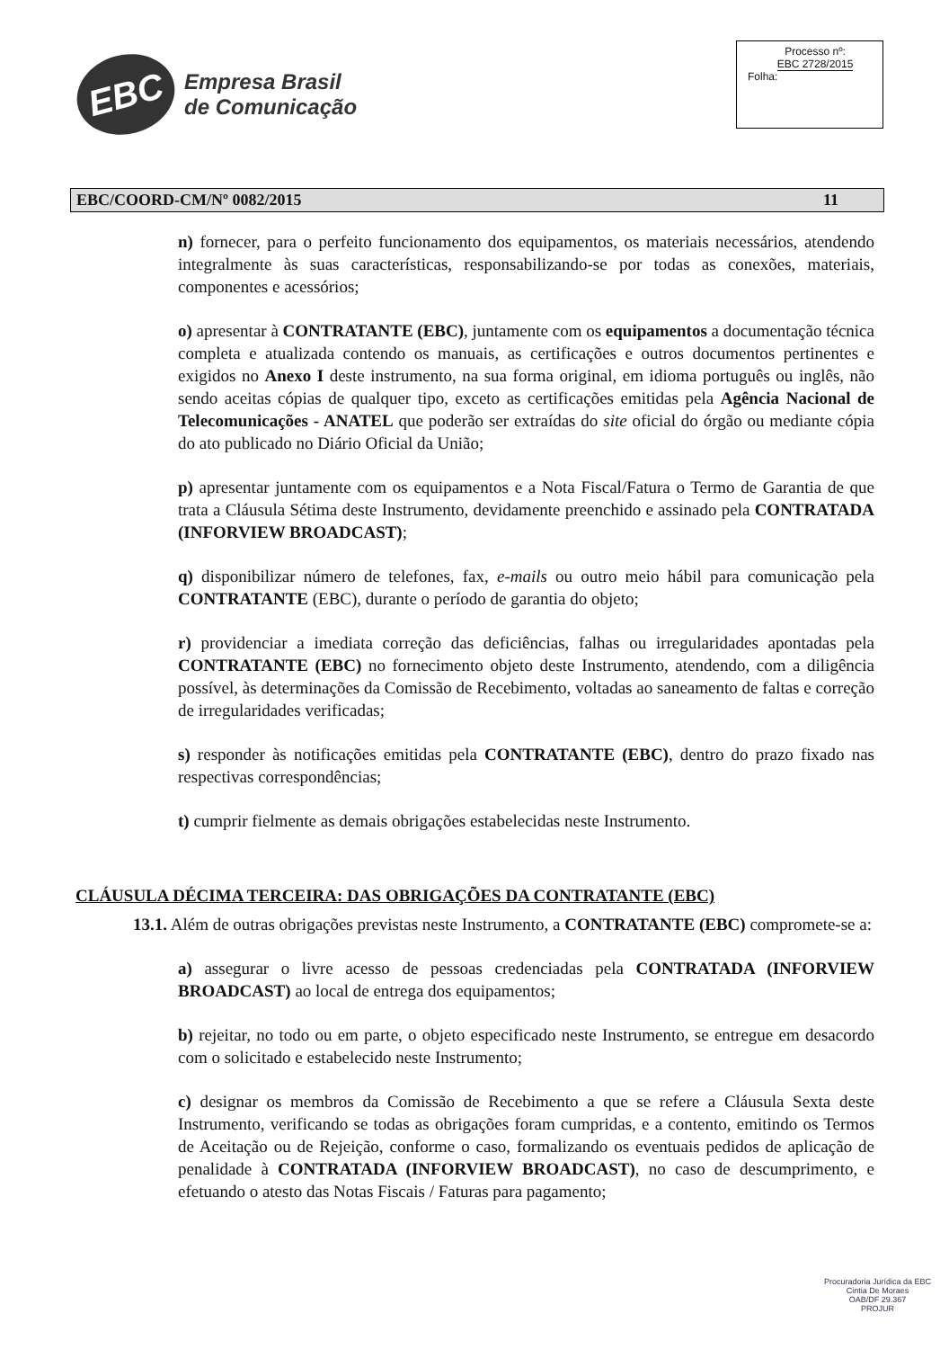EBC
Empresa Brasil
de Comunicação
Processo nº:
EBC 2728/2015
Folha:
EBC/COORD-CM/Nº 0082/2015 11
n) fornecer, para o perfeito funcionamento dos equipamentos, os materiais necessários, atendendo integralmente às suas características, responsabilizando-se por todas as conexões, materiais, componentes e acessórios;
o) apresentar à CONTRATANTE (EBC), juntamente com os equipamentos a documentação técnica completa e atualizada contendo os manuais, as certificações e outros documentos pertinentes e exigidos no Anexo I deste instrumento, na sua forma original, em idioma português ou inglês, não sendo aceitas cópias de qualquer tipo, exceto as certificações emitidas pela Agência Nacional de Telecomunicações - ANATEL que poderão ser extraídas do site oficial do órgão ou mediante cópia do ato publicado no Diário Oficial da União;
p) apresentar juntamente com os equipamentos e a Nota Fiscal/Fatura o Termo de Garantia de que trata a Cláusula Sétima deste Instrumento, devidamente preenchido e assinado pela CONTRATADA (INFORVIEW BROADCAST);
q) disponibilizar número de telefones, fax, e-mails ou outro meio hábil para comunicação pela CONTRATANTE (EBC), durante o período de garantia do objeto;
r) providenciar a imediata correção das deficiências, falhas ou irregularidades apontadas pela CONTRATANTE (EBC) no fornecimento objeto deste Instrumento, atendendo, com a diligência possível, às determinações da Comissão de Recebimento, voltadas ao saneamento de faltas e correção de irregularidades verificadas;
s) responder às notificações emitidas pela CONTRATANTE (EBC), dentro do prazo fixado nas respectivas correspondências;
t) cumprir fielmente as demais obrigações estabelecidas neste Instrumento.
CLÁUSULA DÉCIMA TERCEIRA: DAS OBRIGAÇÕES DA CONTRATANTE (EBC)
13.1. Além de outras obrigações previstas neste Instrumento, a CONTRATANTE (EBC) compromete-se a:
a) assegurar o livre acesso de pessoas credenciadas pela CONTRATADA (INFORVIEW BROADCAST) ao local de entrega dos equipamentos;
b) rejeitar, no todo ou em parte, o objeto especificado neste Instrumento, se entregue em desacordo com o solicitado e estabelecido neste Instrumento;
c) designar os membros da Comissão de Recebimento a que se refere a Cláusula Sexta deste Instrumento, verificando se todas as obrigações foram cumpridas, e a contento, emitindo os Termos de Aceitação ou de Rejeição, conforme o caso, formalizando os eventuais pedidos de aplicação de penalidade à CONTRATADA (INFORVIEW BROADCAST), no caso de descumprimento, e efetuando o atesto das Notas Fiscais / Faturas para pagamento;
Procuradoria Jurídica da EBC
Cintia De Moraes
OAB/DF 29.367
PROJUR